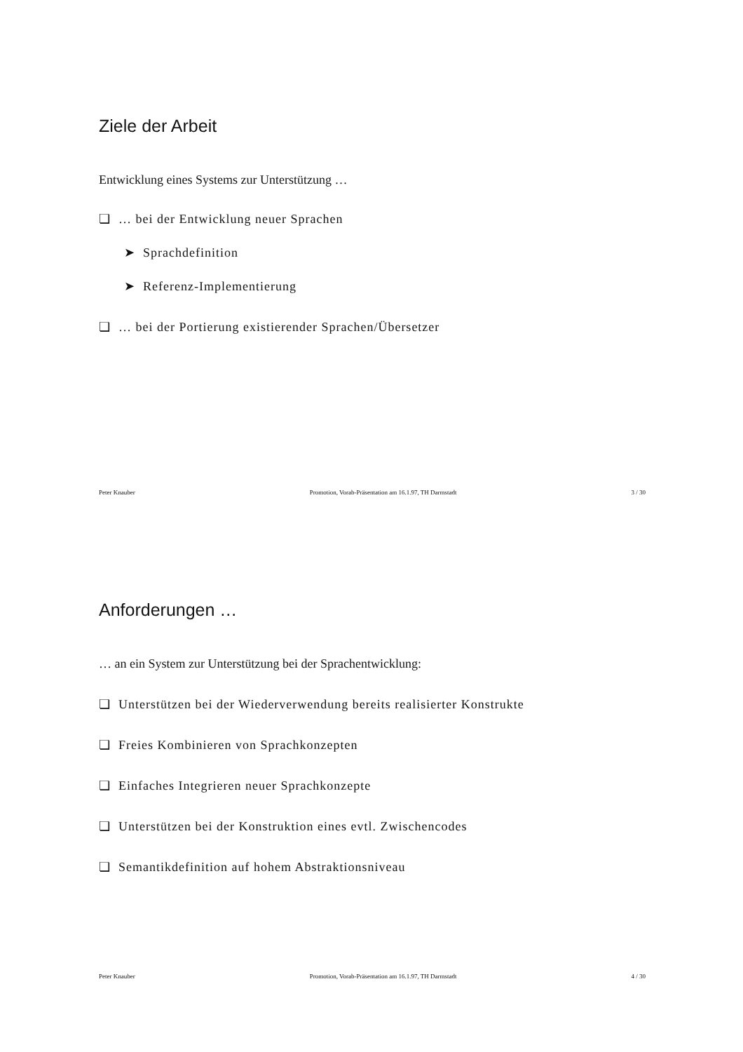Ziele der Arbeit
Entwicklung eines Systems zur Unterstützung …
❏ … bei der Entwicklung neuer Sprachen
➤ Sprachdefinition
➤ Referenz-Implementierung
❏ … bei der Portierung existierender Sprachen/Übersetzer
Peter Knauber Promotion, Vorab-Präsentation am 16.1.97, TH Darmstadt 3 / 30
Anforderungen …
… an ein System zur Unterstützung bei der Sprachentwicklung:
❏ Unterstützen bei der Wiederverwendung bereits realisierter Konstrukte
❏ Freies Kombinieren von Sprachkonzepten
❏ Einfaches Integrieren neuer Sprachkonzepte
❏ Unterstützen bei der Konstruktion eines evtl. Zwischencodes
❏ Semantikdefinition auf hohem Abstraktionsniveau
Peter Knauber Promotion, Vorab-Präsentation am 16.1.97, TH Darmstadt 4 / 30